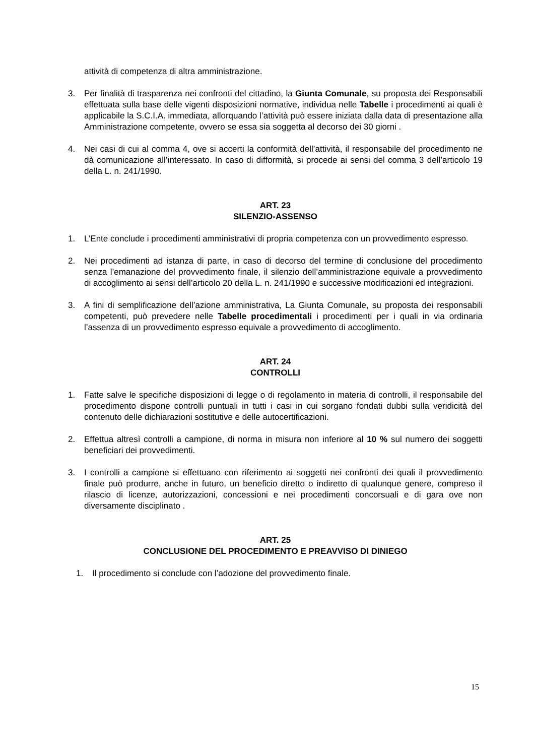attività di competenza di altra amministrazione.
3. Per finalità di trasparenza nei confronti del cittadino, la Giunta Comunale, su proposta dei Responsabili effettuata sulla base delle vigenti disposizioni normative, individua nelle Tabelle i procedimenti ai quali è applicabile la S.C.I.A. immediata, allorquando l’attività può essere iniziata dalla data di presentazione alla Amministrazione competente, ovvero se essa sia soggetta al decorso dei 30 giorni .
4. Nei casi di cui al comma 4, ove si accerti la conformità dell’attività, il responsabile del procedimento ne dà comunicazione all’interessato. In caso di difformità, si procede ai sensi del comma 3 dell’articolo 19 della L. n. 241/1990.
ART. 23
SILENZIO-ASSENSO
1. L’Ente conclude i procedimenti amministrativi di propria competenza con un provvedimento espresso.
2. Nei procedimenti ad istanza di parte, in caso di decorso del termine di conclusione del procedimento senza l’emanazione del provvedimento finale, il silenzio dell’amministrazione equivale a provvedimento di accoglimento ai sensi dell’articolo 20 della L. n. 241/1990 e successive modificazioni ed integrazioni.
3. A fini di semplificazione dell’azione amministrativa, La Giunta Comunale, su proposta dei responsabili competenti, può prevedere nelle Tabelle procedimentali i procedimenti per i quali in via ordinaria l’assenza di un provvedimento espresso equivale a provvedimento di accoglimento.
ART. 24
CONTROLLI
1. Fatte salve le specifiche disposizioni di legge o di regolamento in materia di controlli, il responsabile del procedimento dispone controlli puntuali in tutti i casi in cui sorgano fondati dubbi sulla veridicità del contenuto delle dichiarazioni sostitutive e delle autocertificazioni.
2. Effettua altresì controlli a campione, di norma in misura non inferiore al 10 % sul numero dei soggetti beneficiari dei provvedimenti.
3. I controlli a campione si effettuano con riferimento ai soggetti nei confronti dei quali il provvedimento finale può produrre, anche in futuro, un beneficio diretto o indiretto di qualunque genere, compreso il rilascio di licenze, autorizzazioni, concessioni e nei procedimenti concorsuali e di gara ove non diversamente disciplinato .
ART. 25
CONCLUSIONE DEL PROCEDIMENTO E PREAVVISO DI DINIEGO
1. Il procedimento si conclude con l’adozione del provvedimento finale.
15